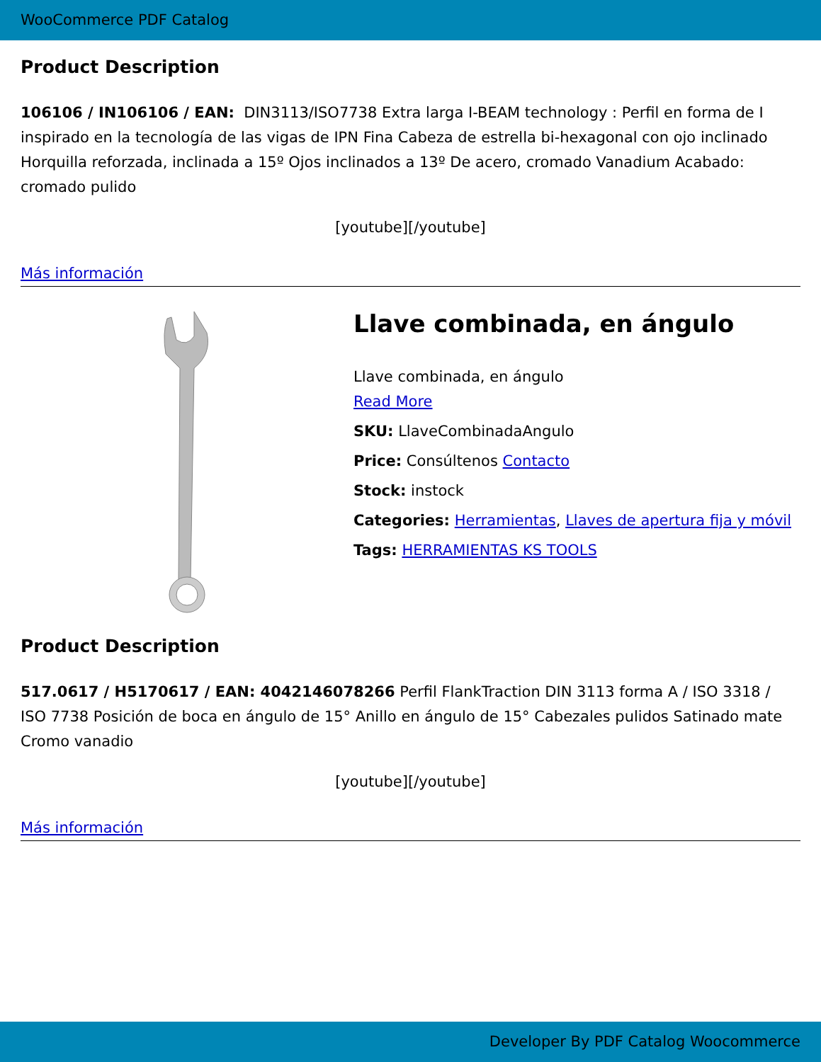WooCommerce PDF Catalog
Product Description
106106 / IN106106 / EAN: DIN3113/ISO7738 Extra larga I-BEAM technology : Perfil en forma de I inspirado en la tecnología de las vigas de IPN Fina Cabeza de estrella bi-hexagonal con ojo inclinado Horquilla reforzada, inclinada a 15º Ojos inclinados a 13º De acero, cromado Vanadium Acabado: cromado pulido
[youtube][/youtube]
Más información
Llave combinada, en ángulo
Llave combinada, en ángulo
Read More
SKU: LlaveCombinadaAngulo
Price: Consúltenos Contacto
Stock: instock
Categories: Herramientas, Llaves de apertura fija y móvil
Tags: HERRAMIENTAS KS TOOLS
Product Description
517.0617 / H5170617 / EAN: 4042146078266 Perfil FlankTraction DIN 3113 forma A / ISO 3318 / ISO 7738 Posición de boca en ángulo de 15° Anillo en ángulo de 15° Cabezales pulidos Satinado mate Cromo vanadio
[youtube][/youtube]
Más información
Developer By PDF Catalog Woocommerce